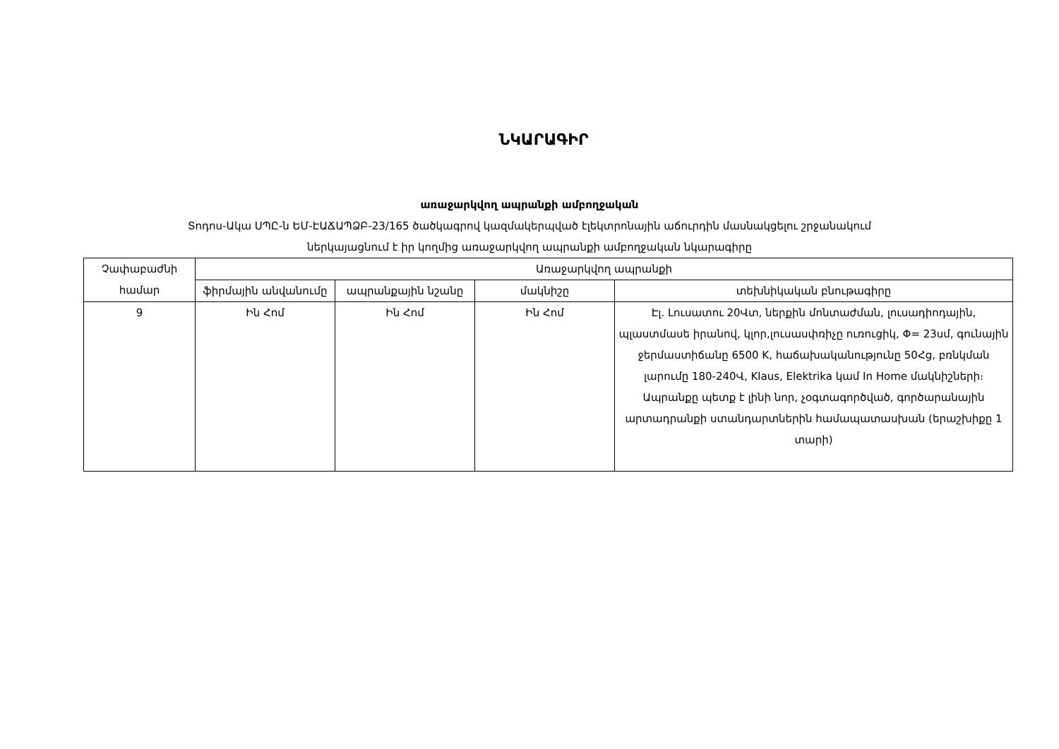ՆԿԱՐԱԳԻՐ
առաջարկվող ապրանքի ամբողջական
Տոդոս-Ակա ՍՊԸ-ն ԵՄ-ԷԱՃԱՊՁԲ-23/165 ծածկագրով կազմակերպված էլեկտրոնային աճուրդին մասնակցելու շրջանակում
ներկայացնում է իր կողմից առաջարկվող ապրանքի ամբողջական նկարագիրը
| Չափաբաժնի համար | Առաջարկվող ապրանքի | | | |
| --- | --- | --- | --- | --- |
| | ֆիրմային անվանումը | ապրանքային նշանը | մակնիշը | տեխնիկական բնութագիրը |
| 9 | Ին Հոմ | Ին Հոմ | Ին Հոմ | Էլ. Լուսատու 20Վտ, ներքին մոնտաժման, լուսադիոդային, պլաստմասե իրանով, կլոր,լուսասփռիչը ուռուցիկ, Φ= 23սմ, գունային ջերմաստիճանը 6500 K, հաճախականությունը 50Հց, բռնկման լարումը 180-240Վ, Klaus, Elektrika կամ In Home մակնիշների։ Ապրանքը պետք է լինի նոր, չօգտագործված, գործարանային արտադրանքի ստանդարտներին համապատասխան (երաշխիքը 1 տարի) |